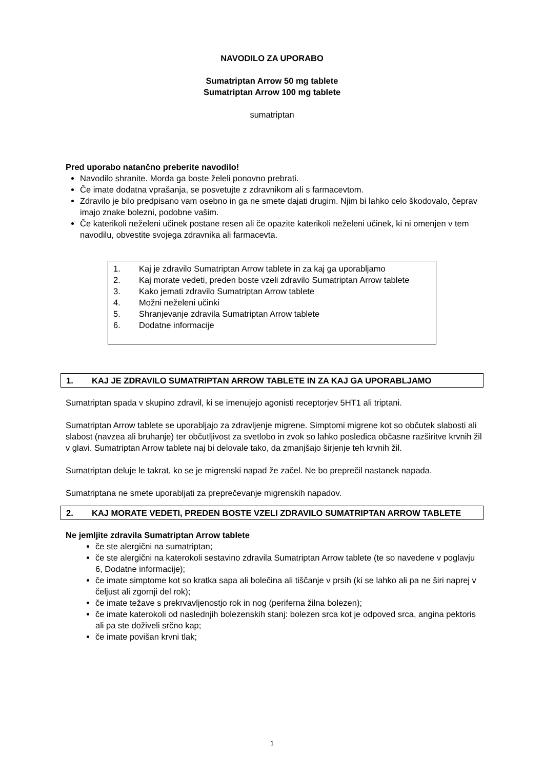NAVODILO ZA UPORABO
Sumatriptan Arrow 50 mg tablete
Sumatriptan Arrow 100 mg tablete
sumatriptan
Pred uporabo natančno preberite navodilo!
Navodilo shranite. Morda ga boste želeli ponovno prebrati.
Če imate dodatna vprašanja, se posvetujte z zdravnikom ali s farmacevtom.
Zdravilo je bilo predpisano vam osebno in ga ne smete dajati drugim. Njim bi lahko celo škodovalo, čeprav imajo znake bolezni, podobne vašim.
Če katerikoli neželeni učinek postane resen ali če opazite katerikoli neželeni učinek, ki ni omenjen v tem navodilu, obvestite svojega zdravnika ali farmacevta.
1. Kaj je zdravilo Sumatriptan Arrow tablete in za kaj ga uporabljamo
2. Kaj morate vedeti, preden boste vzeli zdravilo Sumatriptan Arrow tablete
3. Kako jemati zdravilo Sumatriptan Arrow tablete
4. Možni neželeni učinki
5. Shranjevanje zdravila Sumatriptan Arrow tablete
6. Dodatne informacije
1. KAJ JE ZDRAVILO SUMATRIPTAN ARROW TABLETE IN ZA KAJ GA UPORABLJAMO
Sumatriptan spada v skupino zdravil, ki se imenujejo agonisti receptorjev 5HT1 ali triptani.
Sumatriptan Arrow tablete se uporabljajo za zdravljenje migrene. Simptomi migrene kot so občutek slabosti ali slabost (navzea ali bruhanje) ter občutljivost za svetlobo in zvok so lahko posledica občasne razširitve krvnih žil v glavi. Sumatriptan Arrow tablete naj bi delovale tako, da zmanjšajo širjenje teh krvnih žil.
Sumatriptan deluje le takrat, ko se je migrenski napad že začel. Ne bo preprečil nastanek napada.
Sumatriptana ne smete uporabljati za preprečevanje migrenskih napadov.
2. KAJ MORATE VEDETI, PREDEN BOSTE VZELI ZDRAVILO SUMATRIPTAN ARROW TABLETE
Ne jemljite zdravila Sumatriptan Arrow tablete
če ste alergični na sumatriptan;
če ste alergični na katerokoli sestavino zdravila Sumatriptan Arrow tablete (te so navedene v poglavju 6, Dodatne informacije);
če imate simptome kot so kratka sapa ali bolečina ali tiščanje v prsih (ki se lahko ali pa ne širi naprej v čeljust ali zgornji del rok);
če imate težave s prekrvavljenostjo rok in nog (periferna žilna bolezen);
če imate katerokoli od naslednjih bolezenskih stanj: bolezen srca kot je odpoved srca, angina pektoris ali pa ste doživeli srčno kap;
če imate povišan krvni tlak;
1